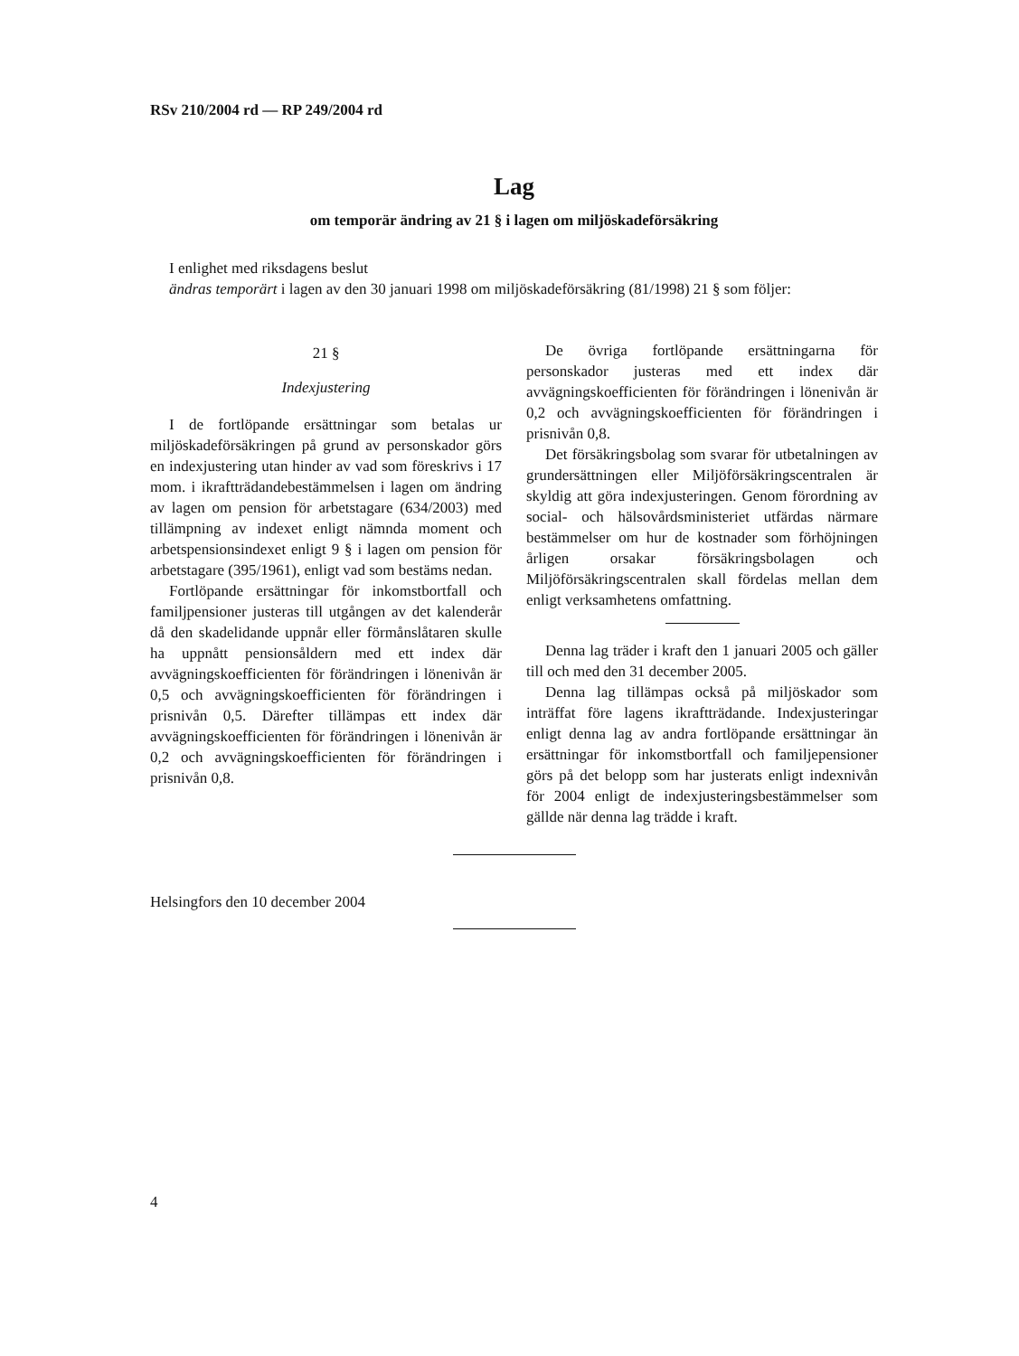RSv 210/2004 rd — RP 249/2004 rd
Lag
om temporär ändring av 21 § i lagen om miljöskadeförsäkring
I enlighet med riksdagens beslut
ändras temporärt i lagen av den 30 januari 1998 om miljöskadeförsäkring (81/1998) 21 § som följer:
21 §
Indexjustering
I de fortlöpande ersättningar som betalas ur miljöskadeförsäkringen på grund av personskador görs en indexjustering utan hinder av vad som föreskrivs i 17 mom. i ikraftträdandebestämmelsen i lagen om ändring av lagen om pension för arbetstagare (634/2003) med tillämpning av indexet enligt nämnda moment och arbetspensionsindexet enligt 9 § i lagen om pension för arbetstagare (395/1961), enligt vad som bestäms nedan.
Fortlöpande ersättningar för inkomstbortfall och familjpensioner justeras till utgången av det kalenderår då den skadelidande uppnår eller förmånslåtaren skulle ha uppnått pensionsåldern med ett index där avvägningskoefficienten för förändringen i lönenivån är 0,5 och avvägningskoefficienten för förändringen i prisnivån 0,5. Därefter tillämpas ett index där avvägningskoefficienten för förändringen i lönenivån är 0,2 och avvägningskoefficienten för förändringen i prisnivån 0,8.
De övriga fortlöpande ersättningarna för personskador justeras med ett index där avvägningskoefficienten för förändringen i lönenivån är 0,2 och avvägningskoefficienten för förändringen i prisnivån 0,8.
Det försäkringsbolag som svarar för utbetalningen av grundersättningen eller Miljöförsäkringscentralen är skyldig att göra indexjusteringen. Genom förordning av social- och hälsovårdsministeriet utfärdas närmare bestämmelser om hur de kostnader som förhöjningen årligen orsakar försäkringsbolagen och Miljöförsäkringscentralen skall fördelas mellan dem enligt verksamhetens omfattning.
Denna lag träder i kraft den 1 januari 2005 och gäller till och med den 31 december 2005.
Denna lag tillämpas också på miljöskador som inträffat före lagens ikraftträdande. Indexjusteringar enligt denna lag av andra fortlöpande ersättningar än ersättningar för inkomstbortfall och familjepensioner görs på det belopp som har justerats enligt indexnivån för 2004 enligt de indexjusteringsbestämmelser som gällde när denna lag trädde i kraft.
Helsingfors den 10 december 2004
4